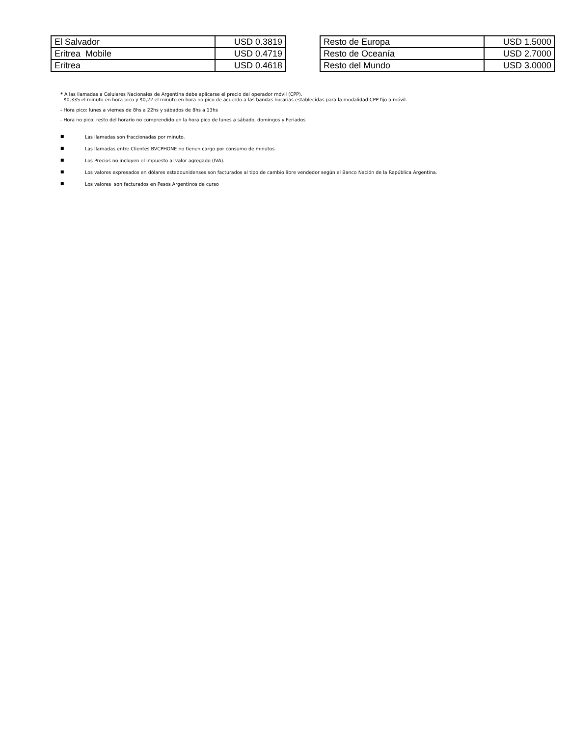| El Salvador | USD 0.3819 |
| Eritrea Mobile | USD 0.4719 |
| Eritrea | USD 0.4618 |
| Resto de Europa | USD 1.5000 |
| Resto de Oceanía | USD 2.7000 |
| Resto del Mundo | USD 3.0000 |
* A las llamadas a Celulares Nacionales de Argentina debe aplicarse el precio del operador móvil (CPP).
- $0,335 el minuto en hora pico y $0,22 el minuto en hora no pico de acuerdo a las bandas horarias establecidas para la modalidad CPP fijo a móvil.
- Hora pico: lunes a viernes de 8hs a 22hs y sábados de 8hs a 13hs
- Hora no pico: resto del horario no comprendido en la hora pico de lunes a sábado, domingos y Feriados
■ Las llamadas son fraccionadas por minuto.
■ Las llamadas entre Clientes BVCPHONE no tienen cargo por consumo de minutos.
■ Los Precios no incluyen el impuesto al valor agregado (IVA).
■ Los valores expresados en dólares estadounidenses son facturados al tipo de cambio libre vendedor según el Banco Nación de la República Argentina.
■ Los valores son facturados en Pesos Argentinos de curso